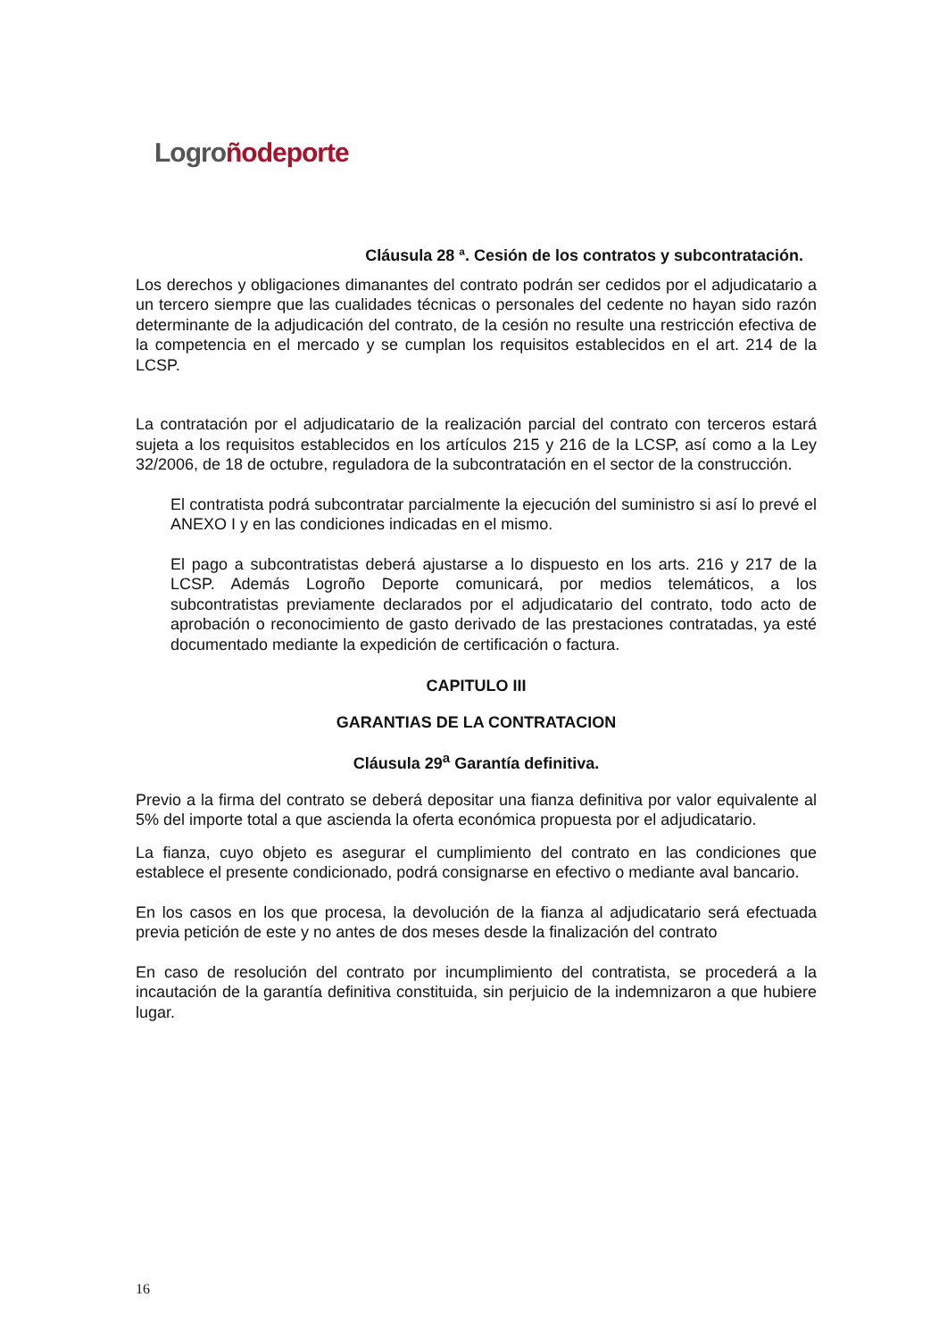Logroño deporte
Cláusula 28 ª. Cesión de los contratos y subcontratación.
Los derechos y obligaciones dimanantes del contrato podrán ser cedidos por el adjudicatario a un tercero siempre que las cualidades técnicas o personales del cedente no hayan sido razón determinante de la adjudicación del contrato, de la cesión no resulte una restricción efectiva de la competencia en el mercado y se cumplan los requisitos establecidos en el art. 214 de la LCSP.
La contratación por el adjudicatario de la realización parcial del contrato con terceros estará sujeta a los requisitos establecidos en los artículos 215 y 216 de la LCSP, así como a la Ley 32/2006, de 18 de octubre, reguladora de la subcontratación en el sector de la construcción.
El contratista podrá subcontratar parcialmente la ejecución del suministro si así lo prevé el ANEXO I y en las condiciones indicadas en el mismo.
El pago a subcontratistas deberá ajustarse a lo dispuesto en los arts. 216 y 217 de la LCSP. Además Logroño Deporte comunicará, por medios telemáticos, a los subcontratistas previamente declarados por el adjudicatario del contrato, todo acto de aprobación o reconocimiento de gasto derivado de las prestaciones contratadas, ya esté documentado mediante la expedición de certificación o factura.
CAPITULO III
GARANTIAS DE LA CONTRATACION
Cláusula 29<sup>a</sup> Garantía definitiva.
Previo a la firma del contrato se deberá depositar una fianza definitiva por valor equivalente al 5% del importe total a que ascienda la oferta económica propuesta por el adjudicatario.
La fianza, cuyo objeto es asegurar el cumplimiento del contrato en las condiciones que establece el presente condicionado, podrá consignarse en efectivo o mediante aval bancario.
En los casos en los que procesa, la devolución de la fianza al adjudicatario será efectuada previa petición de este y no antes de dos meses desde la finalización del contrato
En caso de resolución del contrato por incumplimiento del contratista, se procederá a la incautación de la garantía definitiva constituida, sin perjuicio de la indemnizaron a que hubiere lugar.
16